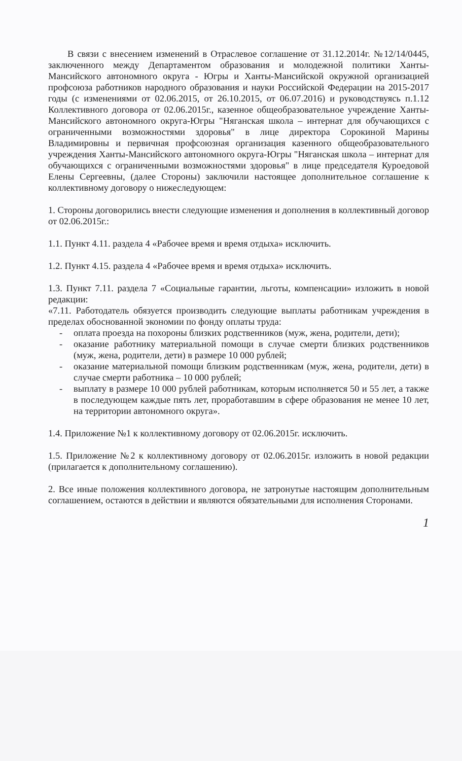В связи с внесением изменений в Отраслевое соглашение от 31.12.2014г. №12/14/0445, заключенного между Департаментом образования и молодежной политики Ханты-Мансийского автономного округа - Югры и Ханты-Мансийской окружной организацией профсоюза работников народного образования и науки Российской Федерации на 2015-2017 годы (с изменениями от 02.06.2015, от 26.10.2015, от 06.07.2016) и руководствуясь п.1.12 Коллективного договора от 02.06.2015г., казенное общеобразовательное учреждение Ханты-Мансийского автономного округа-Югры "Няганская школа – интернат для обучающихся с ограниченными возможностями здоровья" в лице директора Сорокиной Марины Владимировны и первичная профсоюзная организация казенного общеобразовательного учреждения Ханты-Мансийского автономного округа-Югры "Няганская школа – интернат для обучающихся с ограниченными возможностями здоровья" в лице председателя Куроедовой Елены Сергеевны, (далее Стороны) заключили настоящее дополнительное соглашение к коллективному договору о нижеследующем:
1. Стороны договорились внести следующие изменения и дополнения в коллективный договор от 02.06.2015г.:
1.1. Пункт 4.11. раздела 4 «Рабочее время и время отдыха» исключить.
1.2. Пункт 4.15. раздела 4 «Рабочее время и время отдыха» исключить.
1.3. Пункт 7.11. раздела 7 «Социальные гарантии, льготы, компенсации» изложить в новой редакции:
«7.11. Работодатель обязуется производить следующие выплаты работникам учреждения в пределах обоснованной экономии по фонду оплаты труда:
- оплата проезда на похороны близких родственников (муж, жена, родители, дети);
- оказание работнику материальной помощи в случае смерти близких родственников (муж, жена, родители, дети) в размере 10 000 рублей;
- оказание материальной помощи близким родственникам (муж, жена, родители, дети) в случае смерти работника – 10 000 рублей;
- выплату в размере 10 000 рублей работникам, которым исполняется 50 и 55 лет, а также в последующем каждые пять лет, проработавшим в сфере образования не менее 10 лет, на территории автономного округа».
1.4. Приложение №1 к коллективному договору от 02.06.2015г. исключить.
1.5. Приложение №2 к коллективному договору от 02.06.2015г. изложить в новой редакции (прилагается к дополнительному соглашению).
2. Все иные положения коллективного договора, не затронутые настоящим дополнительным соглашением, остаются в действии и являются обязательными для исполнения Сторонами.
1